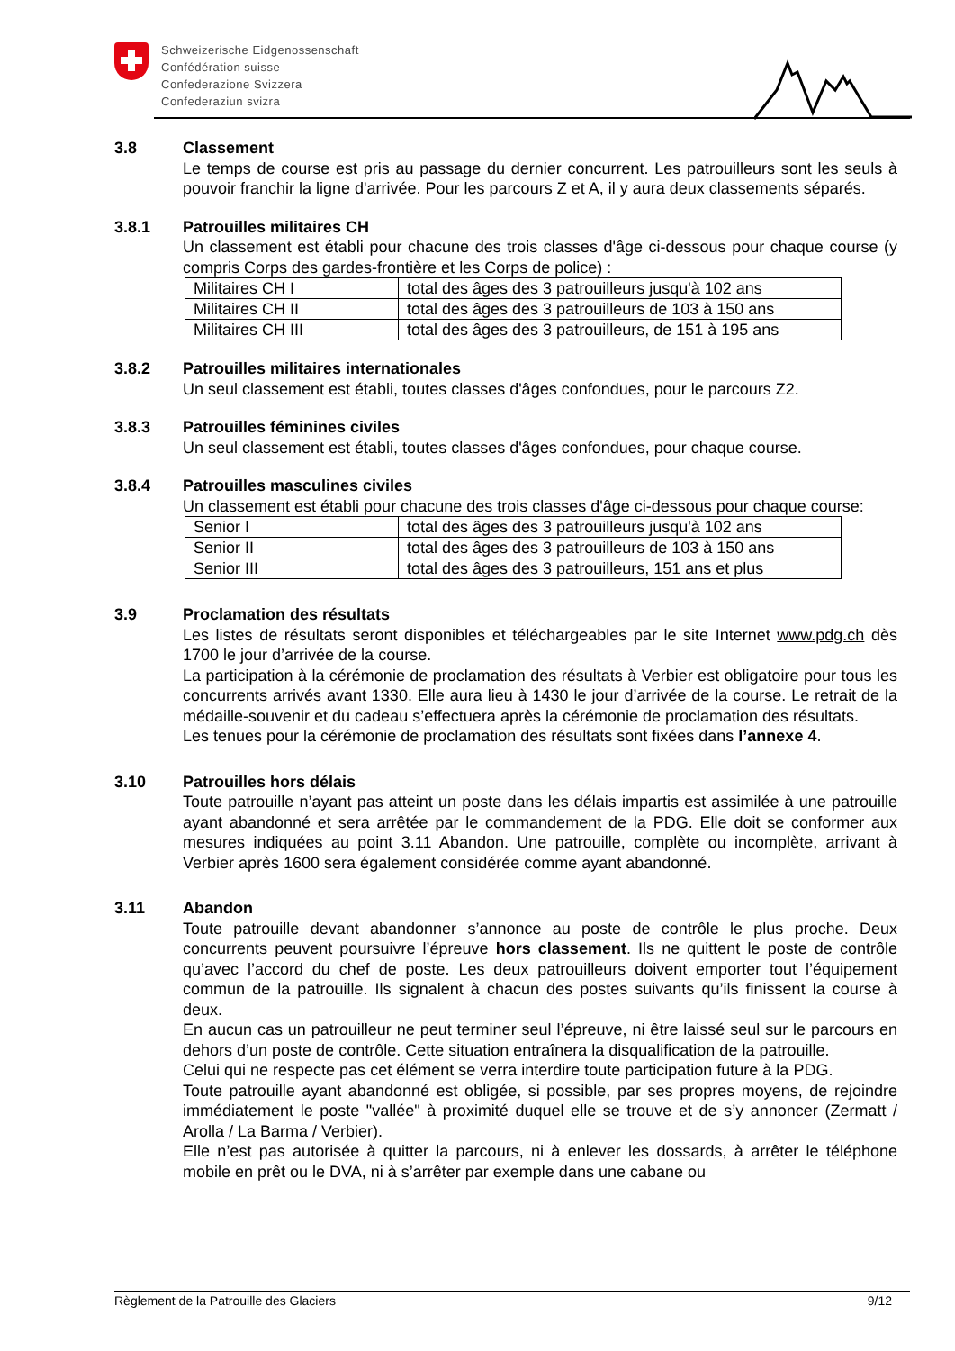Schweizerische Eidgenossenschaft
Confédération suisse
Confederazione Svizzera
Confederaziun svizra
3.8 Classement
Le temps de course est pris au passage du dernier concurrent. Les patrouilleurs sont les seuls à pouvoir franchir la ligne d'arrivée. Pour les parcours Z et A, il y aura deux classements séparés.
3.8.1 Patrouilles militaires CH
Un classement est établi pour chacune des trois classes d'âge ci-dessous pour chaque course (y compris Corps des gardes-frontière et les Corps de police) :
| Militaires CH I | total des âges des 3 patrouilleurs jusqu'à 102 ans |
| Militaires CH II | total des âges des 3 patrouilleurs de 103 à 150 ans |
| Militaires CH III | total des âges des 3 patrouilleurs, de 151 à 195 ans |
3.8.2 Patrouilles militaires internationales
Un seul classement est établi, toutes classes d'âges confondues, pour le parcours Z2.
3.8.3 Patrouilles féminines civiles
Un seul classement est établi, toutes classes d'âges confondues, pour chaque course.
3.8.4 Patrouilles masculines civiles
Un classement est établi pour chacune des trois classes d'âge ci-dessous pour chaque course:
| Senior I | total des âges des 3 patrouilleurs jusqu'à 102 ans |
| Senior II | total des âges des 3 patrouilleurs de 103 à 150 ans |
| Senior III | total des âges des 3 patrouilleurs, 151 ans et plus |
3.9 Proclamation des résultats
Les listes de résultats seront disponibles et téléchargeables par le site Internet www.pdg.ch dès 1700 le jour d’arrivée de la course.
La participation à la cérémonie de proclamation des résultats à Verbier est obligatoire pour tous les concurrents arrivés avant 1330. Elle aura lieu à 1430 le jour d’arrivée de la course. Le retrait de la médaille-souvenir et du cadeau s’effectuera après la cérémonie de proclamation des résultats.
Les tenues pour la cérémonie de proclamation des résultats sont fixées dans l’annexe 4.
3.10 Patrouilles hors délais
Toute patrouille n’ayant pas atteint un poste dans les délais impartis est assimilée à une patrouille ayant abandonné et sera arrêtée par le commandement de la PDG. Elle doit se conformer aux mesures indiquées au point 3.11 Abandon. Une patrouille, complète ou incomplète, arrivant à Verbier après 1600 sera également considérée comme ayant abandonné.
3.11 Abandon
Toute patrouille devant abandonner s’annonce au poste de contrôle le plus proche. Deux concurrents peuvent poursuivre l’épreuve hors classement. Ils ne quittent le poste de contrôle qu’avec l’accord du chef de poste. Les deux patrouilleurs doivent emporter tout l’équipement commun de la patrouille. Ils signalent à chacun des postes suivants qu’ils finissent la course à deux.
En aucun cas un patrouilleur ne peut terminer seul l’épreuve, ni être laissé seul sur le parcours en dehors d’un poste de contrôle. Cette situation entraînera la disqualification de la patrouille.
Celui qui ne respecte pas cet élément se verra interdire toute participation future à la PDG.
Toute patrouille ayant abandonné est obligée, si possible, par ses propres moyens, de rejoindre immédiatement le poste "vallée" à proximité duquel elle se trouve et de s’y annoncer (Zermatt / Arolla / La Barma / Verbier).
Elle n’est pas autorisée à quitter la parcours, ni à enlever les dossards, à arrêter le téléphone mobile en prêt ou le DVA, ni à s’arrêter par exemple dans une cabane ou
Règlement de la Patrouille des Glaciers 9/12